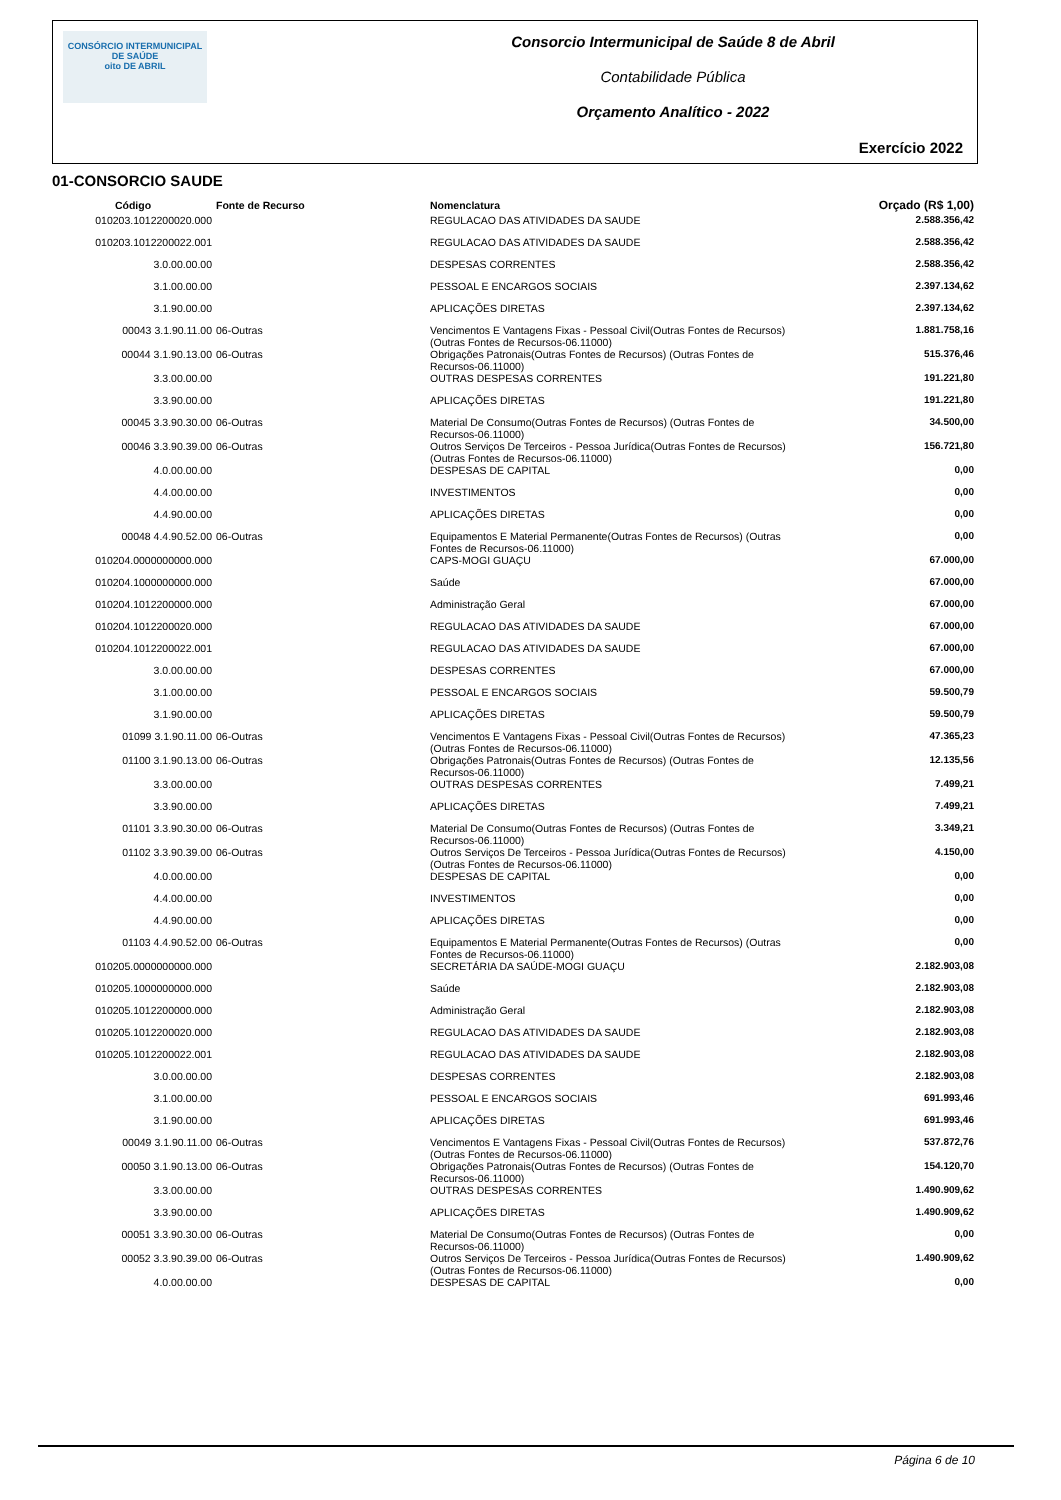CONSÓRCIO INTERMUNICIPAL DE SAÚDE
oito DE ABRIL
Consorcio Intermunicipal de Saúde 8 de Abril
Contabilidade Pública
Orçamento Analítico - 2022
Exercício 2022
01-CONSORCIO SAUDE
| Código | Fonte de Recurso | Nomenclatura | Orçado (R$ 1,00) |
| --- | --- | --- | --- |
| 010203.1012200020.000 | | REGULACAO DAS ATIVIDADES DA SAUDE | 2.588.356,42 |
| 010203.1012200022.001 | | REGULACAO DAS ATIVIDADES DA SAUDE | 2.588.356,42 |
| 3.0.00.00.00 | | DESPESAS CORRENTES | 2.588.356,42 |
| 3.1.00.00.00 | | PESSOAL E ENCARGOS SOCIAIS | 2.397.134,62 |
| 3.1.90.00.00 | | APLICAÇÕES DIRETAS | 2.397.134,62 |
| 00043 3.1.90.11.00 | 06-Outras | Vencimentos E Vantagens Fixas - Pessoal Civil(Outras Fontes de Recursos) (Outras Fontes de Recursos-06.11000) | 1.881.758,16 |
| 00044 3.1.90.13.00 | 06-Outras | Obrigações Patronais(Outras Fontes de Recursos) (Outras Fontes de Recursos-06.11000) | 515.376,46 |
| 3.3.00.00.00 | | OUTRAS DESPESAS CORRENTES | 191.221,80 |
| 3.3.90.00.00 | | APLICAÇÕES DIRETAS | 191.221,80 |
| 00045 3.3.90.30.00 | 06-Outras | Material De Consumo(Outras Fontes de Recursos) (Outras Fontes de Recursos-06.11000) | 34.500,00 |
| 00046 3.3.90.39.00 | 06-Outras | Outros Serviços De Terceiros - Pessoa Jurídica(Outras Fontes de Recursos) (Outras Fontes de Recursos-06.11000) | 156.721,80 |
| 4.0.00.00.00 | | DESPESAS DE CAPITAL | 0,00 |
| 4.4.00.00.00 | | INVESTIMENTOS | 0,00 |
| 4.4.90.00.00 | | APLICAÇÕES DIRETAS | 0,00 |
| 00048 4.4.90.52.00 | 06-Outras | Equipamentos E Material Permanente(Outras Fontes de Recursos) (Outras Fontes de Recursos-06.11000) | 0,00 |
| 010204.0000000000.000 | | CAPS-MOGI GUAÇU | 67.000,00 |
| 010204.1000000000.000 | | Saúde | 67.000,00 |
| 010204.1012200000.000 | | Administração Geral | 67.000,00 |
| 010204.1012200020.000 | | REGULACAO DAS ATIVIDADES DA SAUDE | 67.000,00 |
| 010204.1012200022.001 | | REGULACAO DAS ATIVIDADES DA SAUDE | 67.000,00 |
| 3.0.00.00.00 | | DESPESAS CORRENTES | 67.000,00 |
| 3.1.00.00.00 | | PESSOAL E ENCARGOS SOCIAIS | 59.500,79 |
| 3.1.90.00.00 | | APLICAÇÕES DIRETAS | 59.500,79 |
| 01099 3.1.90.11.00 | 06-Outras | Vencimentos E Vantagens Fixas - Pessoal Civil(Outras Fontes de Recursos) (Outras Fontes de Recursos-06.11000) | 47.365,23 |
| 01100 3.1.90.13.00 | 06-Outras | Obrigações Patronais(Outras Fontes de Recursos) (Outras Fontes de Recursos-06.11000) | 12.135,56 |
| 3.3.00.00.00 | | OUTRAS DESPESAS CORRENTES | 7.499,21 |
| 3.3.90.00.00 | | APLICAÇÕES DIRETAS | 7.499,21 |
| 01101 3.3.90.30.00 | 06-Outras | Material De Consumo(Outras Fontes de Recursos) (Outras Fontes de Recursos-06.11000) | 3.349,21 |
| 01102 3.3.90.39.00 | 06-Outras | Outros Serviços De Terceiros - Pessoa Jurídica(Outras Fontes de Recursos) (Outras Fontes de Recursos-06.11000) | 4.150,00 |
| 4.0.00.00.00 | | DESPESAS DE CAPITAL | 0,00 |
| 4.4.00.00.00 | | INVESTIMENTOS | 0,00 |
| 4.4.90.00.00 | | APLICAÇÕES DIRETAS | 0,00 |
| 01103 4.4.90.52.00 | 06-Outras | Equipamentos E Material Permanente(Outras Fontes de Recursos) (Outras Fontes de Recursos-06.11000) | 0,00 |
| 010205.0000000000.000 | | SECRETÁRIA DA SAÚDE-MOGI GUAÇU | 2.182.903,08 |
| 010205.1000000000.000 | | Saúde | 2.182.903,08 |
| 010205.1012200000.000 | | Administração Geral | 2.182.903,08 |
| 010205.1012200020.000 | | REGULACAO DAS ATIVIDADES DA SAUDE | 2.182.903,08 |
| 010205.1012200022.001 | | REGULACAO DAS ATIVIDADES DA SAUDE | 2.182.903,08 |
| 3.0.00.00.00 | | DESPESAS CORRENTES | 2.182.903,08 |
| 3.1.00.00.00 | | PESSOAL E ENCARGOS SOCIAIS | 691.993,46 |
| 3.1.90.00.00 | | APLICAÇÕES DIRETAS | 691.993,46 |
| 00049 3.1.90.11.00 | 06-Outras | Vencimentos E Vantagens Fixas - Pessoal Civil(Outras Fontes de Recursos) (Outras Fontes de Recursos-06.11000) | 537.872,76 |
| 00050 3.1.90.13.00 | 06-Outras | Obrigações Patronais(Outras Fontes de Recursos) (Outras Fontes de Recursos-06.11000) | 154.120,70 |
| 3.3.00.00.00 | | OUTRAS DESPESAS CORRENTES | 1.490.909,62 |
| 3.3.90.00.00 | | APLICAÇÕES DIRETAS | 1.490.909,62 |
| 00051 3.3.90.30.00 | 06-Outras | Material De Consumo(Outras Fontes de Recursos) (Outras Fontes de Recursos-06.11000) | 0,00 |
| 00052 3.3.90.39.00 | 06-Outras | Outros Serviços De Terceiros - Pessoa Jurídica(Outras Fontes de Recursos) (Outras Fontes de Recursos-06.11000) | 1.490.909,62 |
| 4.0.00.00.00 | | DESPESAS DE CAPITAL | 0,00 |
Página 6 de 10